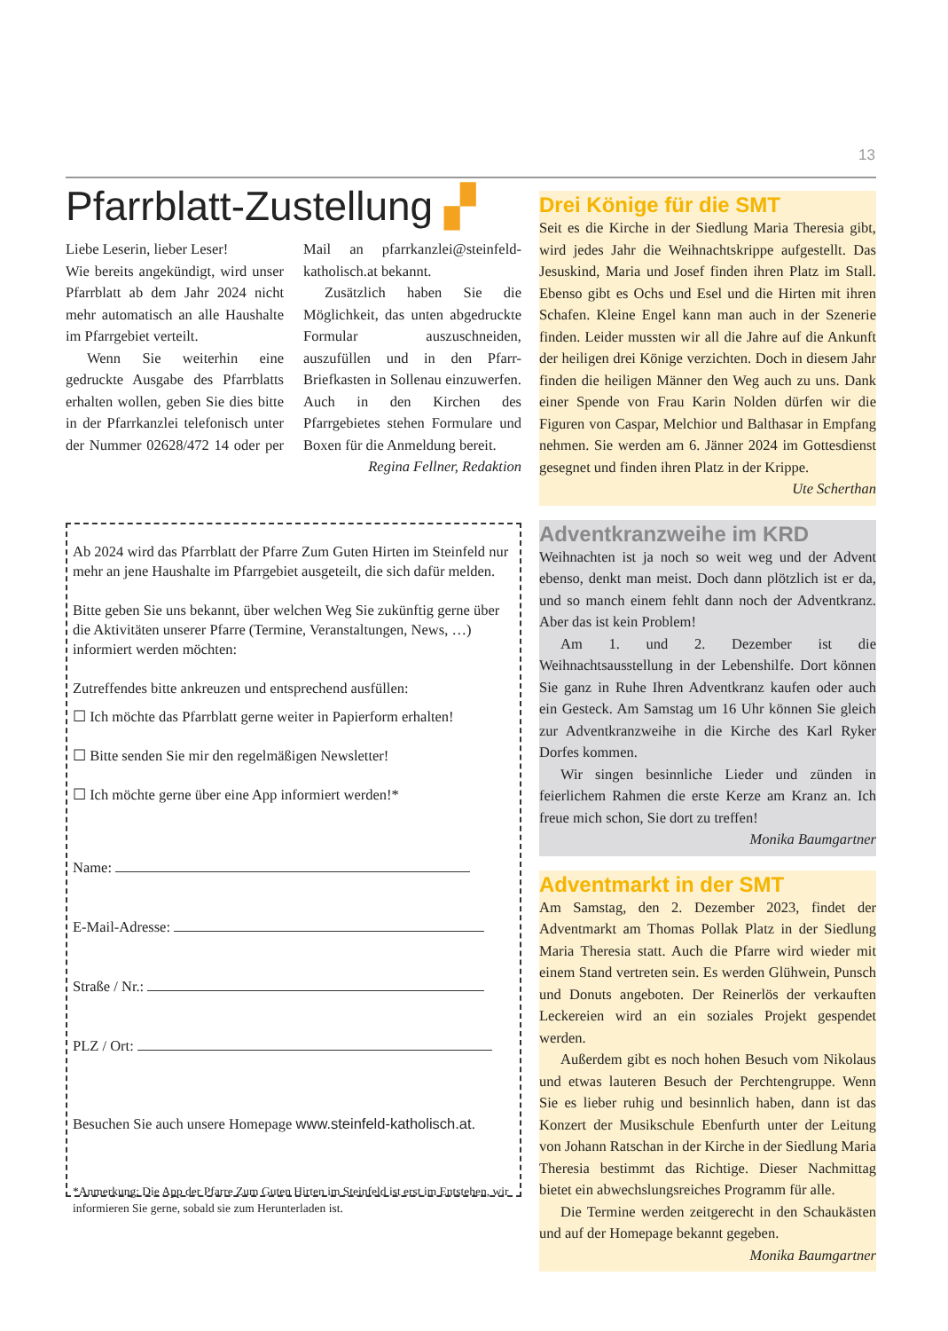13
Pfarrblatt-Zustellung ▞
Liebe Leserin, lieber Leser!
Wie bereits angekündigt, wird unser Pfarrblatt ab dem Jahr 2024 nicht mehr automatisch an alle Haushalte im Pfarrgebiet verteilt.
Wenn Sie weiterhin eine gedruckte Ausgabe des Pfarrblatts erhalten wollen, geben Sie dies bitte in der Pfarrkanzlei telefonisch unter der Nummer 02628/472 14 oder per Mail an pfarrkanzlei@steinfeld-katholisch.at bekannt.
Zusätzlich haben Sie die Möglichkeit, das unten abgedruckte Formular auszuschneiden, auszufüllen und in den Pfarr-Briefkasten in Sollenau einzuwerfen. Auch in den Kirchen des Pfarrgebietes stehen Formulare und Boxen für die Anmeldung bereit.
Regina Fellner, Redaktion
Ab 2024 wird das Pfarrblatt der Pfarre Zum Guten Hirten im Steinfeld nur mehr an jene Haushalte im Pfarrgebiet ausgeteilt, die sich dafür melden.
Bitte geben Sie uns bekannt, über welchen Weg Sie zukünftig gerne über die Aktivitäten unserer Pfarre (Termine, Veranstaltungen, News, …) informiert werden möchten:
Zutreffendes bitte ankreuzen und entsprechend ausfüllen:
☐ Ich möchte das Pfarrblatt gerne weiter in Papierform erhalten!
☐ Bitte senden Sie mir den regelmäßigen Newsletter!
☐ Ich möchte gerne über eine App informiert werden!*
Name:
E-Mail-Adresse:
Straße / Nr.:
PLZ / Ort:
Besuchen Sie auch unsere Homepage www.steinfeld-katholisch.at.
*Anmerkung: Die App der Pfarre Zum Guten Hirten im Steinfeld ist erst im Entstehen, wir informieren Sie gerne, sobald sie zum Herunterladen ist.
Drei Könige für die SMT
Seit es die Kirche in der Siedlung Maria Theresia gibt, wird jedes Jahr die Weihnachtskrippe aufgestellt. Das Jesuskind, Maria und Josef finden ihren Platz im Stall. Ebenso gibt es Ochs und Esel und die Hirten mit ihren Schafen. Kleine Engel kann man auch in der Szenerie finden. Leider mussten wir all die Jahre auf die Ankunft der heiligen drei Könige verzichten. Doch in diesem Jahr finden die heiligen Männer den Weg auch zu uns. Dank einer Spende von Frau Karin Nolden dürfen wir die Figuren von Caspar, Melchior und Balthasar in Empfang nehmen. Sie werden am 6. Jänner 2024 im Gottesdienst gesegnet und finden ihren Platz in der Krippe.
Ute Scherthan
Adventkranzweihe im KRD
Weihnachten ist ja noch so weit weg und der Advent ebenso, denkt man meist. Doch dann plötzlich ist er da, und so manch einem fehlt dann noch der Adventkranz. Aber das ist kein Problem!
Am 1. und 2. Dezember ist die Weihnachtsausstellung in der Lebenshilfe. Dort können Sie ganz in Ruhe Ihren Adventkranz kaufen oder auch ein Gesteck. Am Samstag um 16 Uhr können Sie gleich zur Adventkranzweihe in die Kirche des Karl Ryker Dorfes kommen.
Wir singen besinnliche Lieder und zünden in feierlichem Rahmen die erste Kerze am Kranz an. Ich freue mich schon, Sie dort zu treffen!
Monika Baumgartner
Adventmarkt in der SMT
Am Samstag, den 2. Dezember 2023, findet der Adventmarkt am Thomas Pollak Platz in der Siedlung Maria Theresia statt. Auch die Pfarre wird wieder mit einem Stand vertreten sein. Es werden Glühwein, Punsch und Donuts angeboten. Der Reinerlös der verkauften Leckereien wird an ein soziales Projekt gespendet werden.
Außerdem gibt es noch hohen Besuch vom Nikolaus und etwas lauteren Besuch der Perchtengruppe. Wenn Sie es lieber ruhig und besinnlich haben, dann ist das Konzert der Musikschule Ebenfurth unter der Leitung von Johann Ratschan in der Kirche in der Siedlung Maria Theresia bestimmt das Richtige. Dieser Nachmittag bietet ein abwechslungsreiches Programm für alle.
Die Termine werden zeitgerecht in den Schaukästen und auf der Homepage bekannt gegeben.
Monika Baumgartner